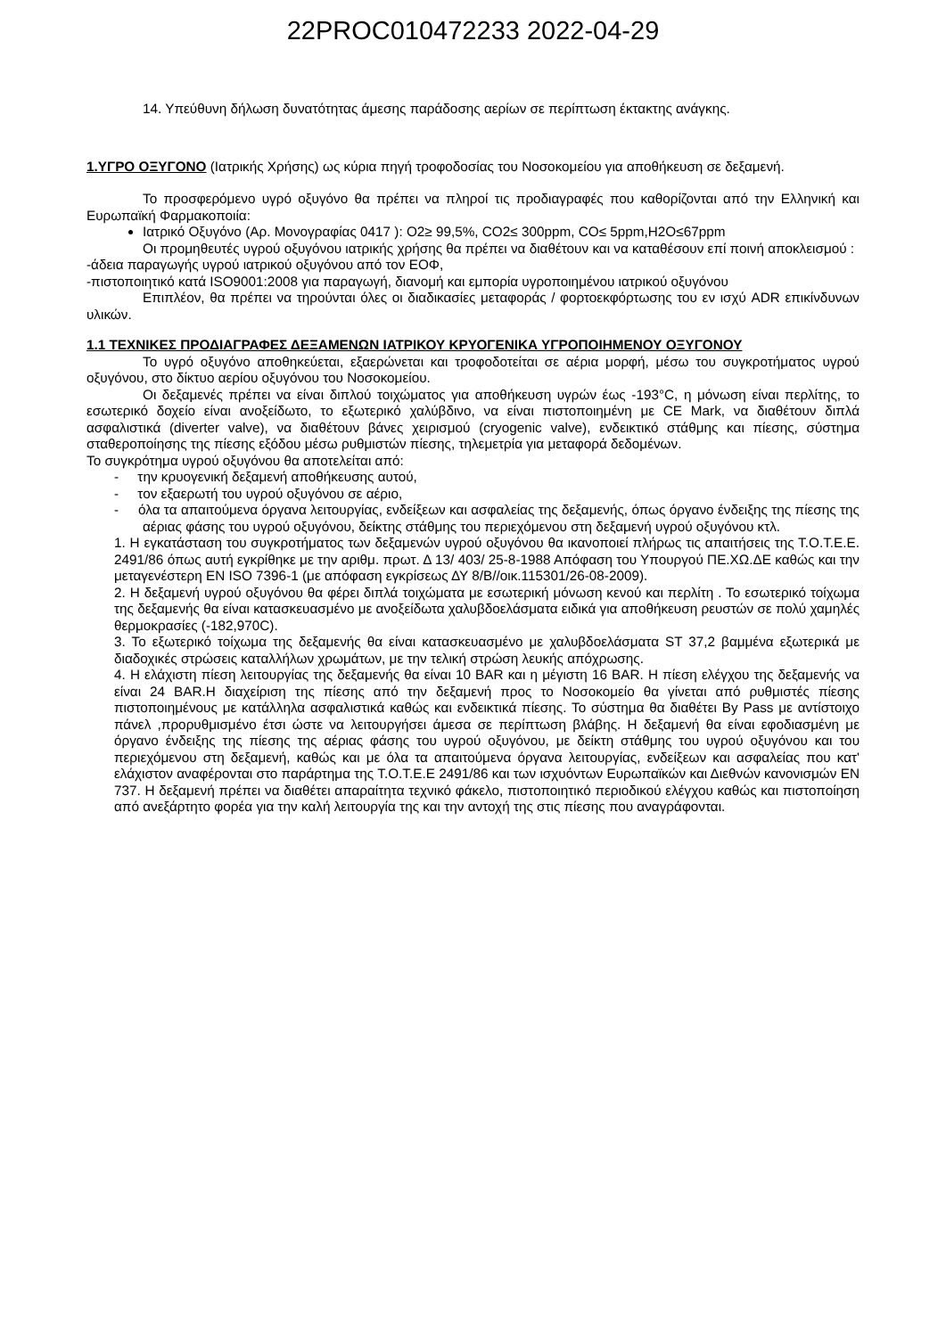22PROC010472233 2022-04-29
14. Υπεύθυνη δήλωση δυνατότητας άμεσης παράδοσης αερίων σε περίπτωση έκτακτης ανάγκης.
1.ΥΓΡΟ ΟΞΥΓΟΝΟ (Ιατρικής Χρήσης) ως κύρια πηγή τροφοδοσίας του Νοσοκομείου για αποθήκευση σε δεξαμενή.
Το προσφερόμενο υγρό οξυγόνο θα πρέπει να πληροί τις προδιαγραφές που καθορίζονται από την Ελληνική και Ευρωπαϊκή Φαρμακοποιία:
Ιατρικό Οξυγόνο (Αρ. Μονογραφίας 0417 ): O2≥ 99,5%, CO2≤ 300ppm, CO≤ 5ppm,H2O≤67ppm
Οι προμηθευτές υγρού οξυγόνου ιατρικής χρήσης θα πρέπει να διαθέτουν και να καταθέσουν επί ποινή αποκλεισμού :
-άδεια παραγωγής υγρού ιατρικού οξυγόνου από τον ΕΟΦ,
-πιστοποιητικό κατά ISO9001:2008 για παραγωγή, διανομή και εμπορία υγροποιημένου ιατρικού οξυγόνου
Επιπλέον, θα πρέπει να τηρούνται όλες οι διαδικασίες μεταφοράς / φορτοεκφόρτωσης του εν ισχύ ADR επικίνδυνων υλικών.
1.1 ΤΕΧΝΙΚΕΣ ΠΡΟΔΙΑΓΡΑΦΕΣ ΔΕΞΑΜΕΝΩΝ ΙΑΤΡΙΚΟΥ ΚΡΥΟΓΕΝΙΚΑ ΥΓΡΟΠΟΙΗΜΕΝΟΥ ΟΞΥΓΟΝΟΥ
Το υγρό οξυγόνο αποθηκεύεται, εξαερώνεται και τροφοδοτείται σε αέρια μορφή, μέσω του συγκροτήματος υγρού οξυγόνου, στο δίκτυο αερίου οξυγόνου του Νοσοκομείου.
Οι δεξαμενές πρέπει να είναι διπλού τοιχώματος για αποθήκευση υγρών έως -193°C, η μόνωση είναι περλίτης, το εσωτερικό δοχείο είναι ανοξείδωτο, το εξωτερικό χαλύβδινο, να είναι πιστοποιημένη με CE Mark, να διαθέτουν διπλά ασφαλιστικά (diverter valve), να διαθέτουν βάνες χειρισμού (cryogenic valve), ενδεικτικό στάθμης και πίεσης, σύστημα σταθεροποίησης της πίεσης εξόδου μέσω ρυθμιστών πίεσης, τηλεμετρία για μεταφορά δεδομένων.
Το συγκρότημα υγρού οξυγόνου θα αποτελείται από:
- την κρυογενική δεξαμενή αποθήκευσης αυτού,
- τον εξαερωτή του υγρού οξυγόνου σε αέριο,
- όλα τα απαιτούμενα όργανα λειτουργίας, ενδείξεων και ασφαλείας της δεξαμενής, όπως όργανο ένδειξης της πίεσης της αέριας φάσης του υγρού οξυγόνου, δείκτης στάθμης του περιεχόμενου στη δεξαμενή υγρού οξυγόνου κτλ.
1. Η εγκατάσταση του συγκροτήματος των δεξαμενών υγρού οξυγόνου θα ικανοποιεί πλήρως τις απαιτήσεις της Τ.Ο.Τ.Ε.Ε. 2491/86 όπως αυτή εγκρίθηκε με την αριθμ. πρωτ. Δ 13/ 403/ 25-8-1988 Απόφαση του Υπουργού ΠΕ.ΧΩ.ΔΕ καθώς και την μεταγενέστερη EN ISO 7396-1 (με απόφαση εγκρίσεως ΔΥ 8/Β//οικ.115301/26-08-2009).
2. Η δεξαμενή υγρού οξυγόνου θα φέρει διπλά τοιχώματα με εσωτερική μόνωση κενού και περλίτη . Το εσωτερικό τοίχωμα της δεξαμενής θα είναι κατασκευασμένο με ανοξείδωτα χαλυβδοελάσματα ειδικά για αποθήκευση ρευστών σε πολύ χαμηλές θερμοκρασίες (-182,970C).
3. Το εξωτερικό τοίχωμα της δεξαμενής θα είναι κατασκευασμένο με χαλυβδοελάσματα ST 37,2 βαμμένα εξωτερικά με διαδοχικές στρώσεις καταλλήλων χρωμάτων, με την τελική στρώση λευκής απόχρωσης.
4. Η ελάχιστη πίεση λειτουργίας της δεξαμενής θα είναι 10 BAR και η μέγιστη 16 BAR. Η πίεση ελέγχου της δεξαμενής να είναι 24 BAR.Η διαχείριση της πίεσης από την δεξαμενή προς το Νοσοκομείο θα γίνεται από ρυθμιστές πίεσης πιστοποιημένους με κατάλληλα ασφαλιστικά καθώς και ενδεικτικά πίεσης. Το σύστημα θα διαθέτει By Pass με αντίστοιχο πάνελ ,προρυθμισμένο έτσι ώστε να λειτουργήσει άμεσα σε περίπτωση βλάβης. Η δεξαμενή θα είναι εφοδιασμένη με όργανο ένδειξης της πίεσης της αέριας φάσης του υγρού οξυγόνου, με δείκτη στάθμης του υγρού οξυγόνου και του περιεχόμενου στη δεξαμενή, καθώς και με όλα τα απαιτούμενα όργανα λειτουργίας, ενδείξεων και ασφαλείας που κατ' ελάχιστον αναφέρονται στο παράρτημα της Τ.Ο.Τ.Ε.Ε 2491/86 και των ισχυόντων Ευρωπαϊκών και Διεθνών κανονισμών EN 737. Η δεξαμενή πρέπει να διαθέτει απαραίτητα τεχνικό φάκελο, πιστοποιητικό περιοδικού ελέγχου καθώς και πιστοποίηση από ανεξάρτητο φορέα για την καλή λειτουργία της και την αντοχή της στις πίεσης που αναγράφονται.